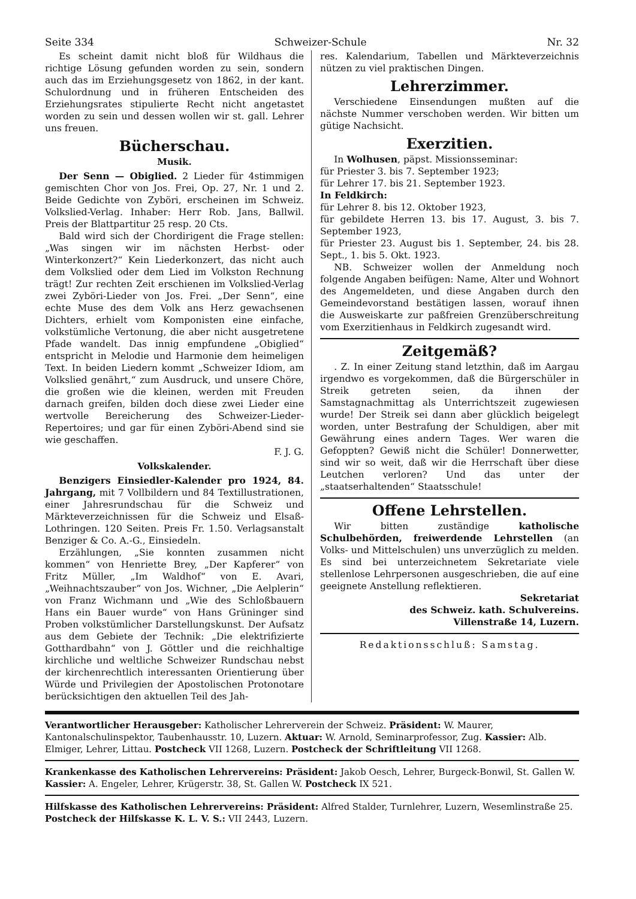Seite 334 Schweizer-Schule Nr. 32
Es scheint damit nicht bloß für Wildhaus die richtige Lösung gefunden worden zu sein, sondern auch das im Erziehungsgesetz von 1862, in der kant. Schulordnung und in früheren Entscheiden des Erziehungsrates stipulierte Recht nicht angetastet worden zu sein und dessen wollen wir st. gall. Lehrer uns freuen.
Bücherschau.
Musik.
Der Senn — Obiglied. 2 Lieder für 4stimmigen gemischten Chor von Jos. Frei, Op. 27, Nr. 1 und 2. Beide Gedichte von Zyböri, erscheinen im Schweiz. Volkslied-Verlag. Inhaber: Herr Rob. Jans, Ballwil. Preis der Blattpartitur 25 resp. 20 Cts.
Bald wird sich der Chordirigent die Frage stellen: „Was singen wir im nächsten Herbst- oder Winterkonzert?“ Kein Liederkonzert, das nicht auch dem Volkslied oder dem Lied im Volkston Rechnung trägt! Zur rechten Zeit erschienen im Volkslied-Verlag zwei Zyböri-Lieder von Jos. Frei. „Der Senn“, eine echte Muse des dem Volk ans Herz gewachsenen Dichters, erhielt vom Komponisten eine einfache, volkstümliche Vertonung, die aber nicht ausgetretene Pfade wandelt. Das innig empfundene „Obiglied“ entspricht in Melodie und Harmonie dem heimeligen Text. In beiden Liedern kommt „Schweizer Idiom, am Volkslied genährt,“ zum Ausdruck, und unsere Chöre, die großen wie die kleinen, werden mit Freuden darnach greifen, bilden doch diese zwei Lieder eine wertvolle Bereicherung des Schweizer-Lieder-Repertoires; und gar für einen Zyböri-Abend sind sie wie geschaffen.
F. J. G.
Volkskalender.
Benzigers Einsiedler-Kalender pro 1924, 84. Jahrgang, mit 7 Vollbildern und 84 Textillustrationen, einer Jahresrundschau für die Schweiz und Märkteverzeichnissen für die Schweiz und Elsaß-Lothringen. 120 Seiten. Preis Fr. 1.50. Verlagsanstalt Benziger & Co. A.-G., Einsiedeln.
Erzählungen, „Sie konnten zusammen nicht kommen“ von Henriette Brey, „Der Kapferer“ von Fritz Müller, „Im Waldhof“ von E. Avari, „Weihnachtszauber“ von Jos. Wichner, „Die Aelplerin“ von Franz Wichmann und „Wie des Schloßbauern Hans ein Bauer wurde“ von Hans Grüninger sind Proben volkstümlicher Darstellungskunst. Der Aufsatz aus dem Gebiete der Technik: „Die elektrifizierte Gotthardbahn“ von J. Göttler und die reichhaltige kirchliche und weltliche Schweizer Rundschau nebst der kirchenrechtlich interessanten Orientierung über Würde und Privilegien der Apostolischen Protonotare berücksichtigen den aktuellen Teil des Jah-
res. Kalendarium, Tabellen und Märkteverzeichnis nützen zu viel praktischen Dingen.
Lehrerzimmer.
Verschiedene Einsendungen mußten auf die nächste Nummer verschoben werden. Wir bitten um gütige Nachsicht.
Exerzitien.
In Wolhusen, päpst. Missionsseminar:
für Priester 3. bis 7. September 1923;
für Lehrer 17. bis 21. September 1923.
In Feldkirch:
für Lehrer 8. bis 12. Oktober 1923,
für gebildete Herren 13. bis 17. August, 3. bis 7. September 1923,
für Priester 23. August bis 1. September, 24. bis 28. Sept., 1. bis 5. Okt. 1923.
NB. Schweizer wollen der Anmeldung noch folgende Angaben beifügen: Name, Alter und Wohnort des Angemeldeten, und diese Angaben durch den Gemeindevorstand bestätigen lassen, worauf ihnen die Ausweiskarte zur paßfreien Grenzüberschreitung vom Exerzitienhaus in Feldkirch zugesandt wird.
Zeitgemäß?
. Z. In einer Zeitung stand letzthin, daß im Aargau irgendwo es vorgekommen, daß die Bürgerschüler in Streik getreten seien, da ihnen der Samstagnachmittag als Unterrichtszeit zugewiesen wurde! Der Streik sei dann aber glücklich beigelegt worden, unter Bestrafung der Schuldigen, aber mit Gewährung eines andern Tages. Wer waren die Gefoppten? Gewiß nicht die Schüler! Donnerwetter, sind wir so weit, daß wir die Herrschaft über diese Leutchen verloren? Und das unter der „staatserhaltenden“ Staatsschule!
Offene Lehrstellen.
Wir bitten zuständige katholische Schulbehörden, freiwerdende Lehrstellen (an Volks- und Mittelschulen) uns unverzüglich zu melden. Es sind bei unterzeichnetem Sekretariate viele stellenlose Lehrpersonen ausgeschrieben, die auf eine geeignete Anstellung reflektieren.
Sekretariat
des Schweiz. kath. Schulvereins.
Villenstraße 14, Luzern.
Redaktionsschluß: Samstag.
Verantwortlicher Herausgeber: Katholischer Lehrerverein der Schweiz. Präsident: W. Maurer, Kantonalschulinspektor, Taubenhausstr. 10, Luzern. Aktuar: W. Arnold, Seminarprofessor, Zug. Kassier: Alb. Elmiger, Lehrer, Littau. Postcheck VII 1268, Luzern. Postcheck der Schriftleitung VII 1268.
Krankenkasse des Katholischen Lehrervereins: Präsident: Jakob Oesch, Lehrer, Burgeck-Bonwil, St. Gallen W. Kassier: A. Engeler, Lehrer, Krügerstr. 38, St. Gallen W. Postcheck IX 521.
Hilfskasse des Katholischen Lehrervereins: Präsident: Alfred Stalder, Turnlehrer, Luzern, Wesemlinstraße 25. Postcheck der Hilfskasse K. L. V. S.: VII 2443, Luzern.